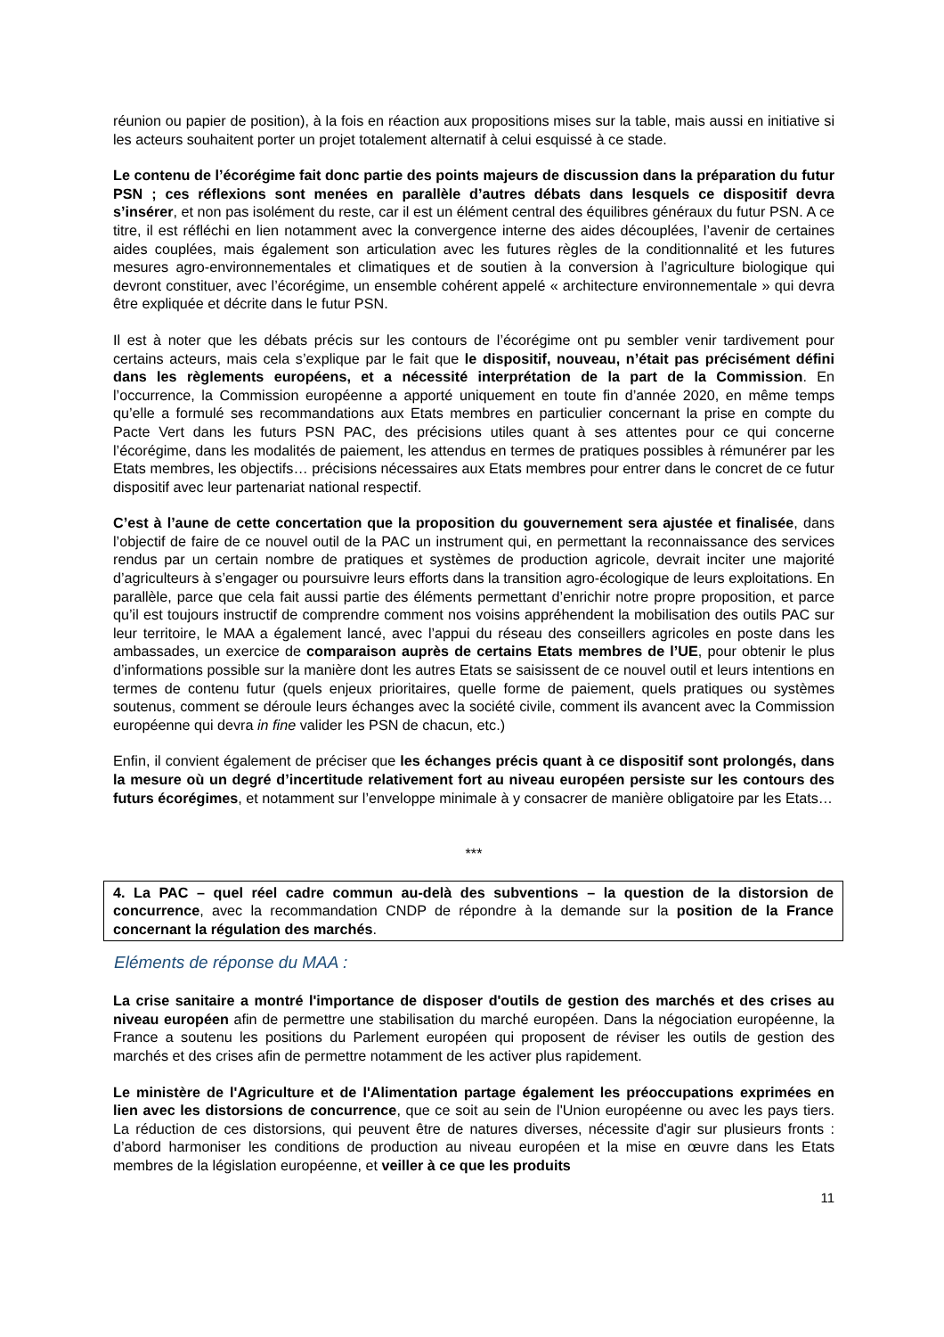réunion ou papier de position), à la fois en réaction aux propositions mises sur la table, mais aussi en initiative si les acteurs souhaitent porter un projet totalement alternatif à celui esquissé à ce stade.
Le contenu de l’écorégime fait donc partie des points majeurs de discussion dans la préparation du futur PSN ; ces réflexions sont menées en parallèle d’autres débats dans lesquels ce dispositif devra s’insérer, et non pas isolément du reste, car il est un élément central des équilibres généraux du futur PSN. A ce titre, il est réfléchi en lien notamment avec la convergence interne des aides découplées, l’avenir de certaines aides couplées, mais également son articulation avec les futures règles de la conditionnalité et les futures mesures agro-environnementales et climatiques et de soutien à la conversion à l’agriculture biologique qui devront constituer, avec l’écorégime, un ensemble cohérent appelé « architecture environnementale » qui devra être expliquée et décrite dans le futur PSN.
Il est à noter que les débats précis sur les contours de l’écorégime ont pu sembler venir tardivement pour certains acteurs, mais cela s’explique par le fait que le dispositif, nouveau, n’était pas précisément défini dans les règlements européens, et a nécessité interprétation de la part de la Commission. En l’occurrence, la Commission européenne a apporté uniquement en toute fin d’année 2020, en même temps qu’elle a formulé ses recommandations aux Etats membres en particulier concernant la prise en compte du Pacte Vert dans les futurs PSN PAC, des précisions utiles quant à ses attentes pour ce qui concerne l’écorégime, dans les modalités de paiement, les attendus en termes de pratiques possibles à rémunérer par les Etats membres, les objectifs… précisions nécessaires aux Etats membres pour entrer dans le concret de ce futur dispositif avec leur partenariat national respectif.
C’est à l’aune de cette concertation que la proposition du gouvernement sera ajustée et finalisée, dans l’objectif de faire de ce nouvel outil de la PAC un instrument qui, en permettant la reconnaissance des services rendus par un certain nombre de pratiques et systèmes de production agricole, devrait inciter une majorité d’agriculteurs à s’engager ou poursuivre leurs efforts dans la transition agro-écologique de leurs exploitations. En parallèle, parce que cela fait aussi partie des éléments permettant d’enrichir notre propre proposition, et parce qu’il est toujours instructif de comprendre comment nos voisins appréhendent la mobilisation des outils PAC sur leur territoire, le MAA a également lancé, avec l’appui du réseau des conseillers agricoles en poste dans les ambassades, un exercice de comparaison auprès de certains Etats membres de l’UE, pour obtenir le plus d’informations possible sur la manière dont les autres Etats se saisissent de ce nouvel outil et leurs intentions en termes de contenu futur (quels enjeux prioritaires, quelle forme de paiement, quels pratiques ou systèmes soutenus, comment se déroule leurs échanges avec la société civile, comment ils avancent avec la Commission européenne qui devra in fine valider les PSN de chacun, etc.)
Enfin, il convient également de préciser que les échanges précis quant à ce dispositif sont prolongés, dans la mesure où un degré d’incertitude relativement fort au niveau européen persiste sur les contours des futurs écorégimes, et notamment sur l’enveloppe minimale à y consacrer de manière obligatoire par les Etats…
***
4. La PAC – quel réel cadre commun au-delà des subventions – la question de la distorsion de concurrence, avec la recommandation CNDP de répondre à la demande sur la position de la France concernant la régulation des marchés.
Eléments de réponse du MAA :
La crise sanitaire a montré l'importance de disposer d'outils de gestion des marchés et des crises au niveau européen afin de permettre une stabilisation du marché européen. Dans la négociation européenne, la France a soutenu les positions du Parlement européen qui proposent de réviser les outils de gestion des marchés et des crises afin de permettre notamment de les activer plus rapidement.
Le ministère de l'Agriculture et de l'Alimentation partage également les préoccupations exprimées en lien avec les distorsions de concurrence, que ce soit au sein de l'Union européenne ou avec les pays tiers. La réduction de ces distorsions, qui peuvent être de natures diverses, nécessite d'agir sur plusieurs fronts : d’abord harmoniser les conditions de production au niveau européen et la mise en œuvre dans les Etats membres de la législation européenne, et veiller à ce que les produits
11